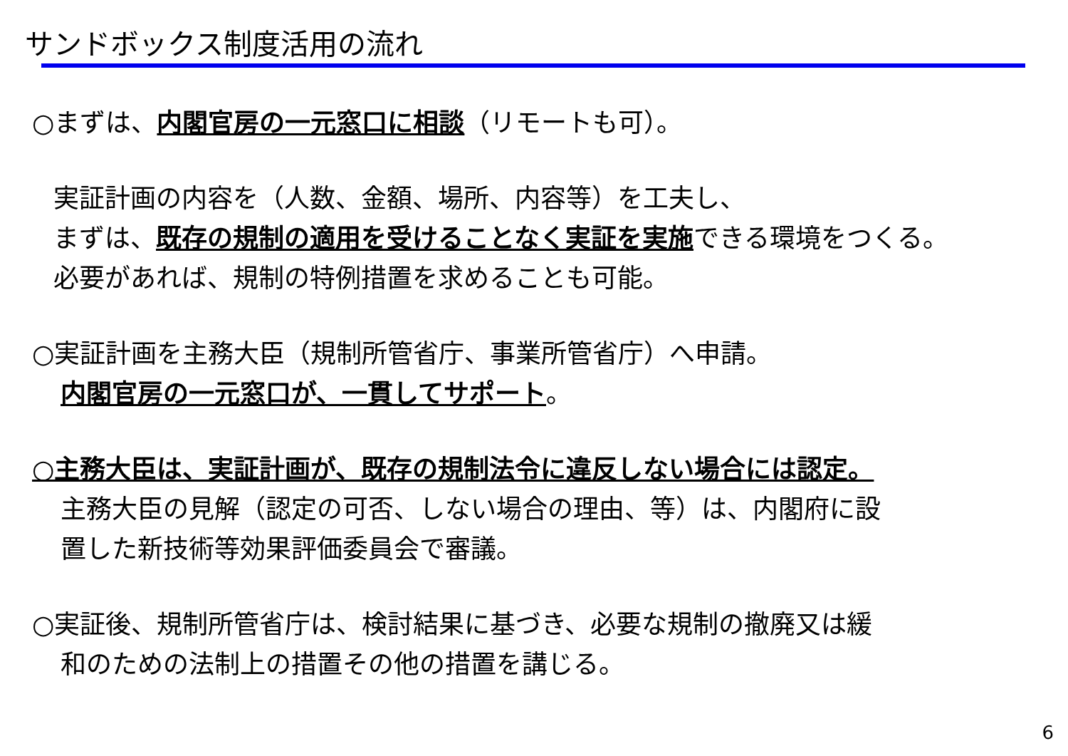サンドボックス制度活用の流れ
○まずは、内閣官房の一元窓口に相談（リモートも可）。
実証計画の内容を（人数、金額、場所、内容等）を工夫し、
まずは、既存の規制の適用を受けることなく実証を実施できる環境をつくる。
必要があれば、規制の特例措置を求めることも可能。
○実証計画を主務大臣（規制所管省庁、事業所管省庁）へ申請。
内閣官房の一元窓口が、一貫してサポート。
○主務大臣は、実証計画が、既存の規制法令に違反しない場合には認定。
主務大臣の見解（認定の可否、しない場合の理由、等）は、内閣府に設
置した新技術等効果評価委員会で審議。
○実証後、規制所管省庁は、検討結果に基づき、必要な規制の撤廃又は緩
和のための法制上の措置その他の措置を講じる。
6